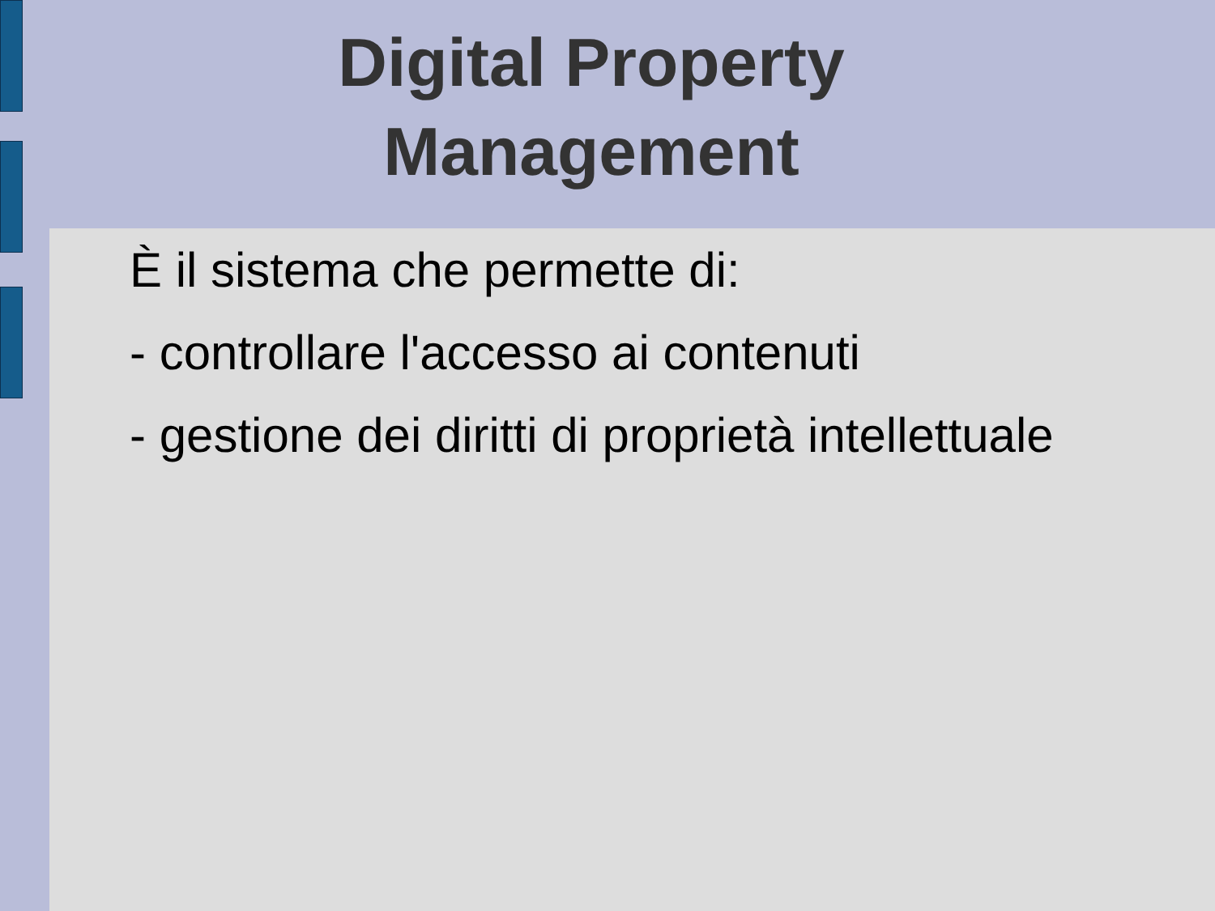Digital Property Management
È il sistema che permette di:
- controllare l'accesso ai contenuti
- gestione dei diritti di proprietà intellettuale